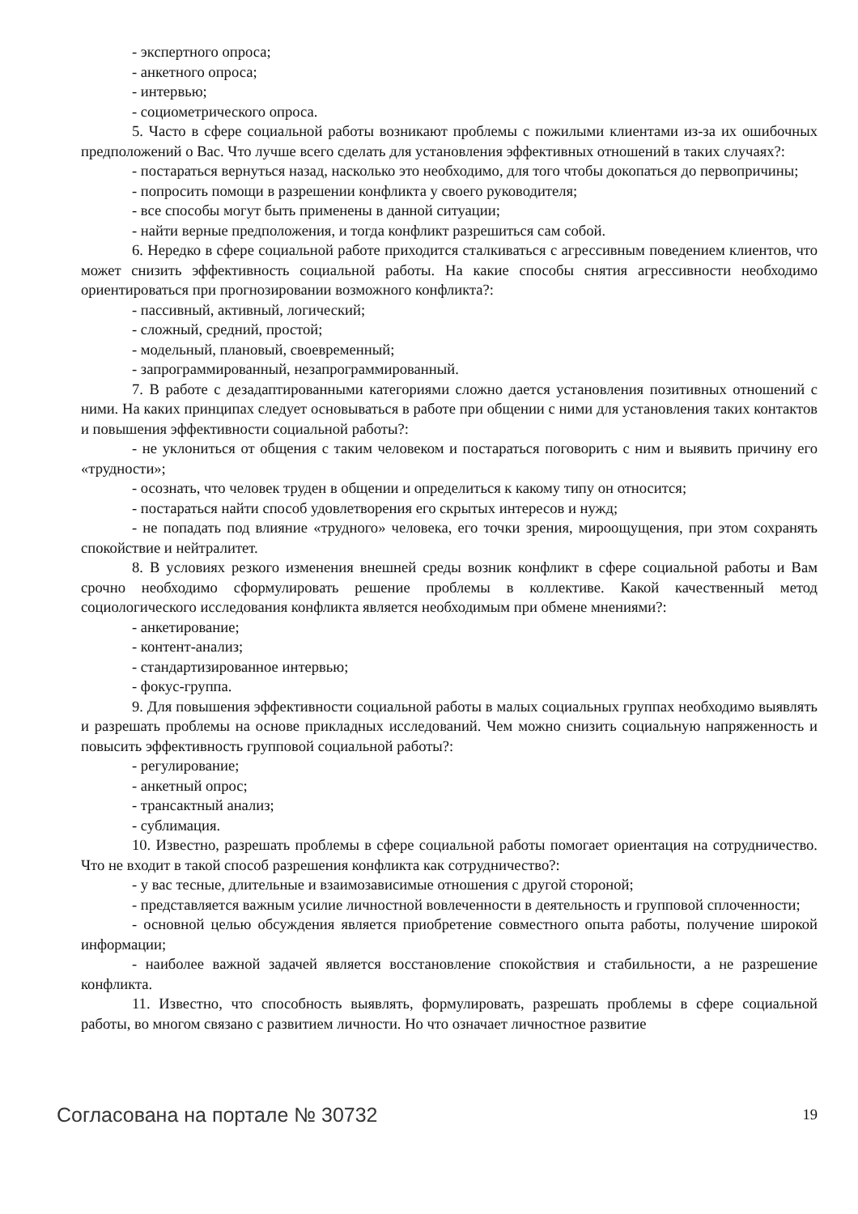- экспертного опроса;
- анкетного опроса;
- интервью;
- социометрического опроса.
5. Часто в сфере социальной работы возникают проблемы с пожилыми клиентами из-за их ошибочных предположений о Вас. Что лучше всего сделать для установления эффективных отношений в таких случаях?:
- постараться вернуться назад, насколько это необходимо, для того чтобы докопаться до первопричины;
- попросить помощи в разрешении конфликта у своего руководителя;
- все способы могут быть применены в данной ситуации;
- найти верные предположения, и тогда конфликт разрешиться сам собой.
6. Нередко в сфере социальной работе приходится сталкиваться с агрессивным поведением клиентов, что может снизить эффективность социальной работы. На какие способы снятия агрессивности необходимо ориентироваться при прогнозировании возможного конфликта?:
- пассивный, активный, логический;
- сложный, средний, простой;
- модельный, плановый, своевременный;
- запрограммированный, незапрограммированный.
7. В работе с дезадаптированными категориями сложно дается установления позитивных отношений с ними. На каких принципах следует основываться в работе при общении с ними для установления таких контактов и повышения эффективности социальной работы?:
- не уклониться от общения с таким человеком и постараться поговорить с ним и выявить причину его «трудности»;
- осознать, что человек труден в общении и определиться к какому типу он относится;
- постараться найти способ удовлетворения его скрытых интересов и нужд;
- не попадать под влияние «трудного» человека, его точки зрения, мироощущения, при этом сохранять спокойствие и нейтралитет.
8. В условиях резкого изменения внешней среды возник конфликт в сфере социальной работы и Вам срочно необходимо сформулировать решение проблемы в коллективе. Какой качественный метод социологического исследования конфликта является необходимым при обмене мнениями?:
- анкетирование;
- контент-анализ;
- стандартизированное интервью;
- фокус-группа.
9. Для повышения эффективности социальной работы в малых социальных группах необходимо выявлять и разрешать проблемы на основе прикладных исследований. Чем можно снизить социальную напряженность и повысить эффективность групповой социальной работы?:
- регулирование;
- анкетный опрос;
- трансактный анализ;
- сублимация.
10. Известно, разрешать проблемы в сфере социальной работы помогает ориентация на сотрудничество. Что не входит в такой способ разрешения конфликта как сотрудничество?:
- у вас тесные, длительные и взаимозависимые отношения с другой стороной;
- представляется важным усилие личностной вовлеченности в деятельность и групповой сплоченности;
- основной целью обсуждения является приобретение совместного опыта работы, получение широкой информации;
- наиболее важной задачей является восстановление спокойствия и стабильности, а не разрешение конфликта.
11. Известно, что способность выявлять, формулировать, разрешать проблемы в сфере социальной работы, во многом связано с развитием личности. Но что означает личностное развитие
Согласована на портале № 30732 19